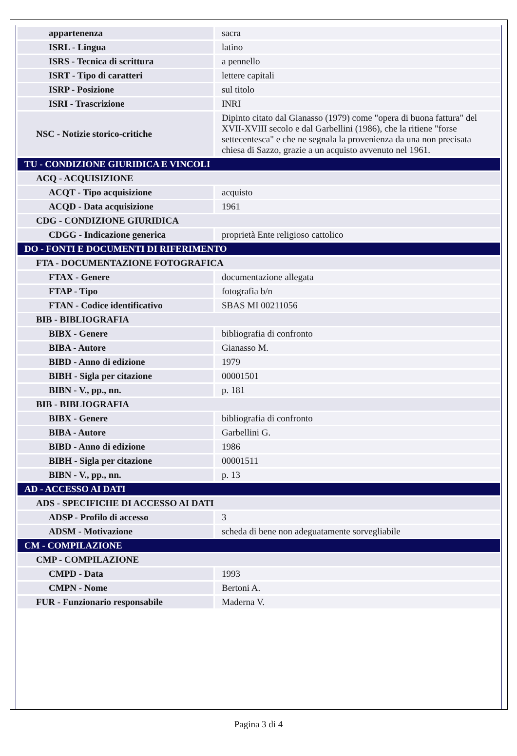| appartenenza | sacra |
| ISRL - Lingua | latino |
| ISRS - Tecnica di scrittura | a pennello |
| ISRT - Tipo di caratteri | lettere capitali |
| ISRP - Posizione | sul titolo |
| ISRI - Trascrizione | INRI |
| NSC - Notizie storico-critiche | Dipinto citato dal Gianasso (1979) come "opera di buona fattura" del XVII-XVIII secolo e dal Garbellini (1986), che la ritiene "forse settecentesca" e che ne segnala la provenienza da una non precisata chiesa di Sazzo, grazie a un acquisto avvenuto nel 1961. |
| TU - CONDIZIONE GIURIDICA E VINCOLI | |
| ACQ - ACQUISIZIONE | |
| ACQT - Tipo acquisizione | acquisto |
| ACQD - Data acquisizione | 1961 |
| CDG - CONDIZIONE GIURIDICA | |
| CDGG - Indicazione generica | proprietà Ente religioso cattolico |
| DO - FONTI E DOCUMENTI DI RIFERIMENTO | |
| FTA - DOCUMENTAZIONE FOTOGRAFICA | |
| FTAX - Genere | documentazione allegata |
| FTAP - Tipo | fotografia b/n |
| FTAN - Codice identificativo | SBAS MI 00211056 |
| BIB - BIBLIOGRAFIA | |
| BIBX - Genere | bibliografia di confronto |
| BIBA - Autore | Gianasso M. |
| BIBD - Anno di edizione | 1979 |
| BIBH - Sigla per citazione | 00001501 |
| BIBN - V., pp., nn. | p. 181 |
| BIB - BIBLIOGRAFIA | |
| BIBX - Genere | bibliografia di confronto |
| BIBA - Autore | Garbellini G. |
| BIBD - Anno di edizione | 1986 |
| BIBH - Sigla per citazione | 00001511 |
| BIBN - V., pp., nn. | p. 13 |
| AD - ACCESSO AI DATI | |
| ADS - SPECIFICHE DI ACCESSO AI DATI | |
| ADSP - Profilo di accesso | 3 |
| ADSM - Motivazione | scheda di bene non adeguatamente sorvegliabile |
| CM - COMPILAZIONE | |
| CMP - COMPILAZIONE | |
| CMPD - Data | 1993 |
| CMPN - Nome | Bertoni A. |
| FUR - Funzionario responsabile | Maderna V. |
Pagina 3 di 4